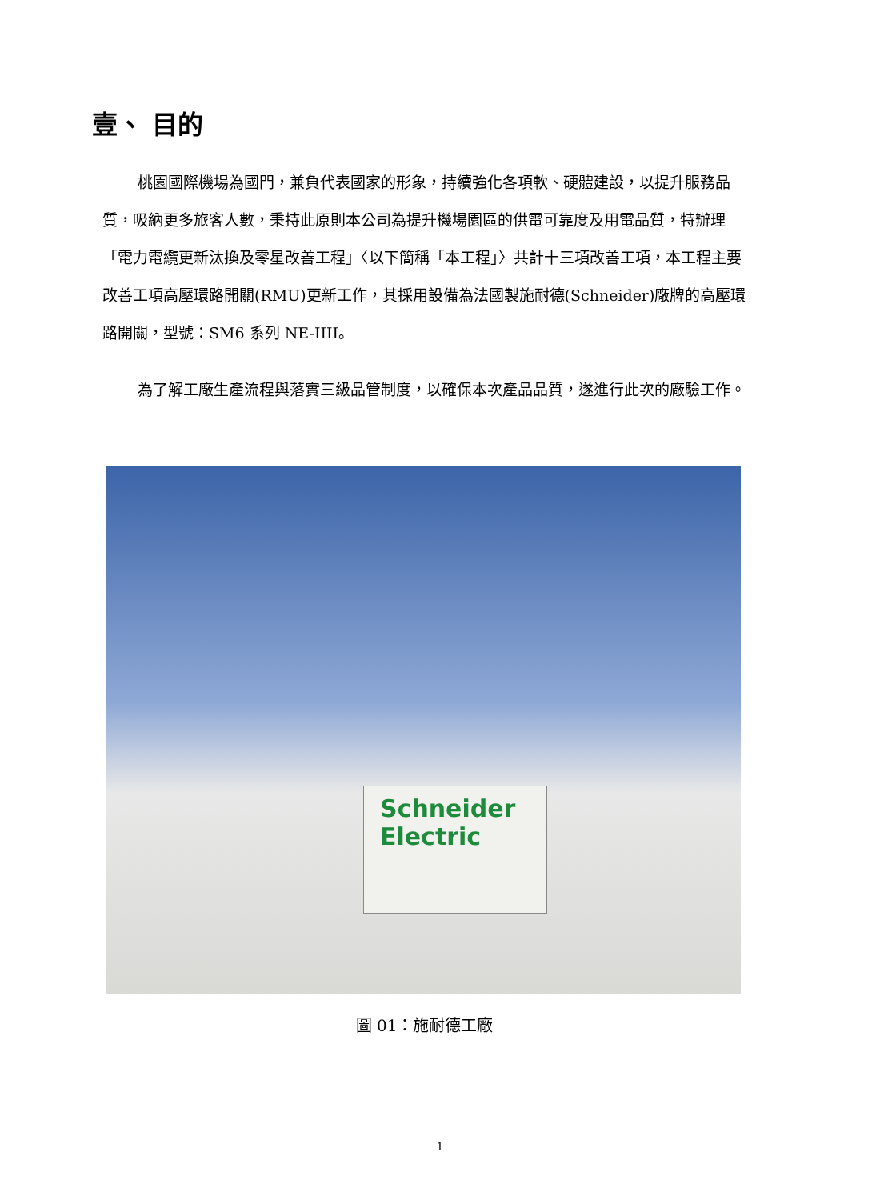壹、 目的
桃園國際機場為國門，兼負代表國家的形象，持續強化各項軟、硬體建設，以提升服務品質，吸納更多旅客人數，秉持此原則本公司為提升機場園區的供電可靠度及用電品質，特辦理「電力電纜更新汰換及零星改善工程」〈以下簡稱「本工程」〉共計十三項改善工項，本工程主要改善工項高壓環路開關(RMU)更新工作，其採用設備為法國製施耐德(Schneider)廠牌的高壓環路開關，型號：SM6 系列 NE-IIII。
為了解工廠生產流程與落實三級品管制度，以確保本次產品品質，遂進行此次的廠驗工作。
Schneider
Electric
圖 01：施耐德工廠
1